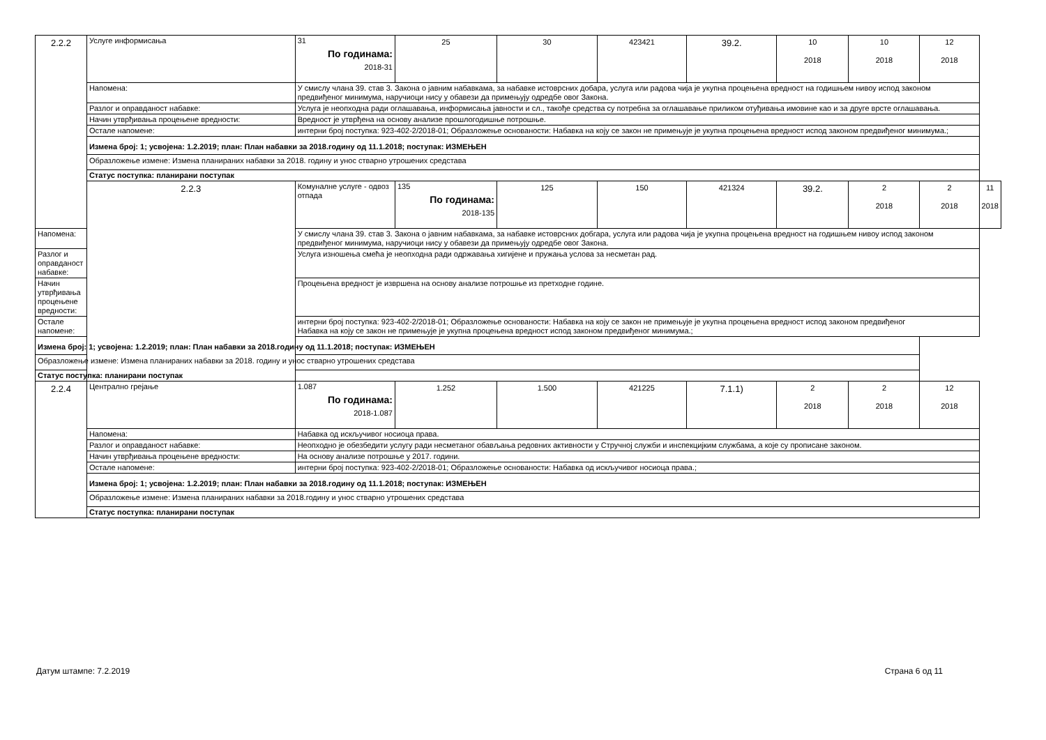| 2.2.2 | Услуге информисања | 31 По годинама: 2018-31 | 25 | 30 | 423421 | 39.2. | 10 2018 | 10 2018 | 12 2018 | |
| | Напомена: | У смислу члана 39. став 3. Закона о јавним набавкама, за набавке истоврсних добара, услуга или радова чија је укупна процењена вредност на годишњем нивоу испод законом предвиђеног минимума, наручиоци нису у обавези да примењују одредбе овог Закона. | | | | | | | | |
| | Разлог и оправданост набавке: | Услуга је неопходна ради оглашавања, информисања јавности и сл., такође средства су потребна за оглашавање приликом отуђивања имовине као и за друге врсте оглашавања. | | | | | | | | |
| | Начин утврђивања процењене вредности: | Вредност је утврђена на основу анализе прошлогодишње потрошње. | | | | | | | | |
| | Остале напомене: | интерни број поступка: 923-402-2/2018-01; Образложење основаности: Набавка на коју се закон не примењује је укупна процењена вредност испод законом предвиђеног минимума.; | | | | | | | | |
| | Измена број: 1; усвојена: 1.2.2019; план: План набавки за 2018.годину од 11.1.2018; поступак: ИЗМЕЊЕН | | | | | | | | | |
| | Образложење измене: Измена планираних набавки за 2018. годину и унос стварно утрошених средстава | | | | | | | | | |
| | Статус поступка: планирани поступак | | | | | | | | | |
| | 2.2.3 | Комуналне услуге - одвоз отпада | 135 По годинама: 2018-135 | 125 | 150 | 421324 | 39.2. | 2 2018 | 2 2018 | 11 2018 |
| Напомена: | | У смислу члана 39. став 3. Закона о јавним набавкама, за набавке истоврсних добгара, услуга или радова чија је укупна процењена вредност на годишњем нивоу испод законом предвиђеног минимума, наручиоци нису у обавези да примењују одредбе овог Закона. | | | | | | | | |
| Разлог и оправданост набавке: | | Услуга изношења смећа је неопходна ради одржавања хигијене и пружања услова за несметан рад. | | | | | | | | |
| Начин утврђивања процењене вредности: | | Процењена вредност је извршена на основу анализе потрошње из претходне године. | | | | | | | | |
| Остале напомене: | | интерни број поступка: 923-402-2/2018-01; Образложење основаности: Набавка на коју се закон не примењује је укупна процењена вредност испод законом предвиђеног Набавка на коју се закон не примењује је укупна процењена вредност испод законом предвиђеног минимума.; | | | | | | | | |
| Измена број: 1; усвојена: 1.2.2019; план: План набавки за 2018.годину од 11.1.2018; поступак: ИЗМЕЊЕН | | | | | | | | | | |
| Образложење измене: Измена планираних набавки за 2018. годину и унос стварно утрошених средстава | | | | | | | | | | |
| Статус поступка: планирани поступак | | | | | | | | | | |
| 2.2.4 | Централно грејање | 1.087 По годинама: 2018-1.087 | 1.252 | 1.500 | 421225 | 7.1.1) | 2 2018 | 2 2018 | 12 2018 | |
| | Напомена: | Набавка од искључивог носиоца права. | | | | | | | | |
| | Разлог и оправданост набавке: | Неопходно је обезбедити услугу ради несметаног обављања редовних активности у Стручној служби и инспекцијким службама, а које су прописане законом. | | | | | | | | |
| | Начин утврђивања процењене вредности: | На основу анализе потрошње у 2017. години. | | | | | | | | |
| | Остале напомене: | интерни број поступка: 923-402-2/2018-01; Образложење основаности: Набавка од искључивог носиоца права.; | | | | | | | | |
| | Измена број: 1; усвојена: 1.2.2019; план: План набавки за 2018.годину од 11.1.2018; поступак: ИЗМЕЊЕН | | | | | | | | | |
| | Образложење измене: Измена планираних набавки за 2018.годину и унос стварно утрошених средстава | | | | | | | | | |
| | Статус поступка: планирани поступак | | | | | | | | | |
Датум штампе: 7.2.2019 Страна 6 од 11